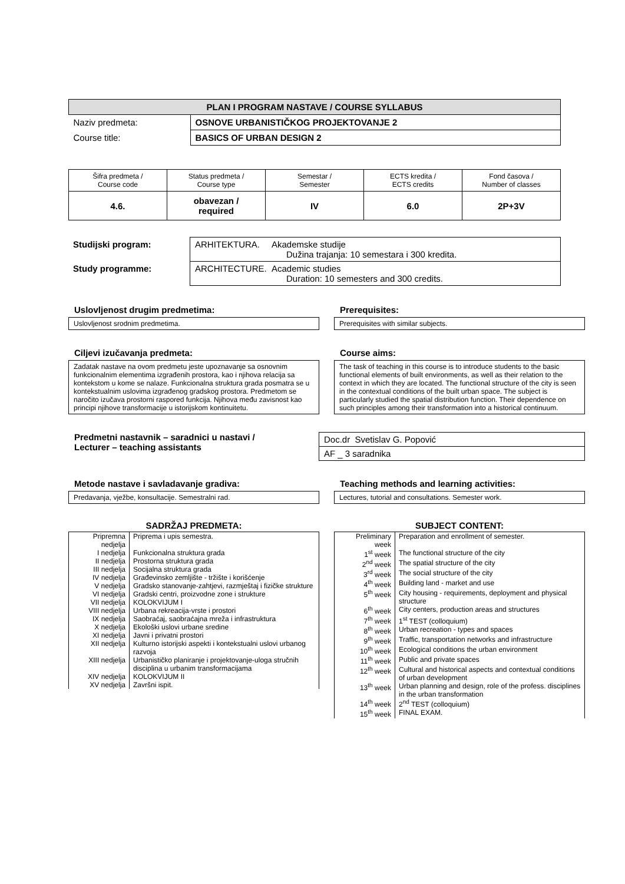| PLAN I PROGRAM NASTAVE / COURSE SYLLABUS | |
| --- | --- |
| Naziv predmeta: | OSNOVE URBANISTIČKOG PROJEKTOVANJE 2 |
| Course title: | BASICS OF URBAN DESIGN 2 |
| Šifra predmeta / Course code | Status predmeta / Course type | Semestar / Semester | ECTS kredita / ECTS credits | Fond časova / Number of classes |
| 4.6. | obavezan / required | IV | 6.0 | 2P+3V |
| Studijski program: | ARHITEKTURA. Akademske studije Dužina trajanja: 10 semestara i 300 kredita. |
| Study programme: | ARCHITECTURE. Academic studies Duration: 10 semesters and 300 credits. |
Uslovljenost drugim predmetima:
Uslovljenost srodnim predmetima.
Prerequisites:
Prerequisites with similar subjects.
Ciljevi izučavanja predmeta:
Zadatak nastave na ovom predmetu jeste upoznavanje sa osnovnim funkcionalnim elementima izgrađenih prostora, kao i njihova relacija sa kontekstom u kome se nalaze. Funkcionalna struktura grada posmatra se u kontekstualnim uslovima izgrađenog gradskog prostora. Predmetom se naročito izučava prostorni raspored funkcija. Njihova među zavisnost kao principi njihove transformacije u istorijskom kontinuitetu.
Course aims:
The task of teaching in this course is to introduce students to the basic functional elements of built environments, as well as their relation to the context in which they are located. The functional structure of the city is seen in the contextual conditions of the built urban space. The subject is particularly studied the spatial distribution function. Their dependence on such principles among their transformation into a historical continuum.
Predmetni nastavnik – saradnici u nastavi /
Lecturer – teaching assistants
Doc.dr Svetislav G. Popović
AF _ 3 saradnika
Metode nastave i savladavanje gradiva:
Predavanja, vježbe, konsultacije. Semestralni rad.
Teaching methods and learning activities:
Lectures, tutorial and consultations. Semester work.
SADRŽAJ PREDMETA:
| Pripremna nedjelja | Priprema i upis semestra. |
| I nedjelja | Funkcionalna struktura grada |
| II nedjelja | Prostorna struktura grada |
| III nedjelja | Socijalna struktura grada |
| IV nedjelja | Građevinsko zemljište - tržište i korišćenje |
| V nedjelja | Gradsko stanovanje-zahtjevi, razmještaj i fizičke strukture |
| VI nedjelja | Gradski centri, proizvodne zone i strukture |
| VII nedjelja | KOLOKVIJUM I |
| VIII nedjelja | Urbana rekreacija-vrste i prostori |
| IX nedjelja | Saobraćaj, saobraćajna mreža i infrastruktura |
| X nedjelja | Ekološki uslovi urbane sredine |
| XI nedjelja | Javni i privatni prostori |
| XII nedjelja | Kulturno istorijski aspekti i kontekstualni uslovi urbanog razvoja |
| XIII nedjelja | Urbanističko planiranje i projektovanje-uloga stručnih disciplina u urbanim transformacijama |
| XIV nedjelja | KOLOKVIJUM II |
| XV nedjelja | Završni ispit. |
SUBJECT CONTENT:
| Preliminary week | Preparation and enrollment of semester. |
| 1<sup>st</sup> week | The functional structure of the city |
| 2<sup>nd</sup> week | The spatial structure of the city |
| 3<sup>rd</sup> week | The social structure of the city |
| 4<sup>th</sup> week | Building land - market and use |
| 5<sup>th</sup> week | City housing - requirements, deployment and physical structure |
| 6<sup>th</sup> week | City centers, production areas and structures |
| 7<sup>th</sup> week | 1<sup>st</sup> TEST (colloquium) |
| 8<sup>th</sup> week | Urban recreation - types and spaces |
| 9<sup>th</sup> week | Traffic, transportation networks and infrastructure |
| 10<sup>th</sup> week | Ecological conditions the urban environment |
| 11<sup>th</sup> week | Public and private spaces |
| 12<sup>th</sup> week | Cultural and historical aspects and contextual conditions of urban development |
| 13<sup>th</sup> week | Urban planning and design, role of the profess. disciplines in the urban transformation |
| 14<sup>th</sup> week | 2<sup>nd</sup> TEST (colloquium) |
| 15<sup>th</sup> week | FINAL EXAM. |